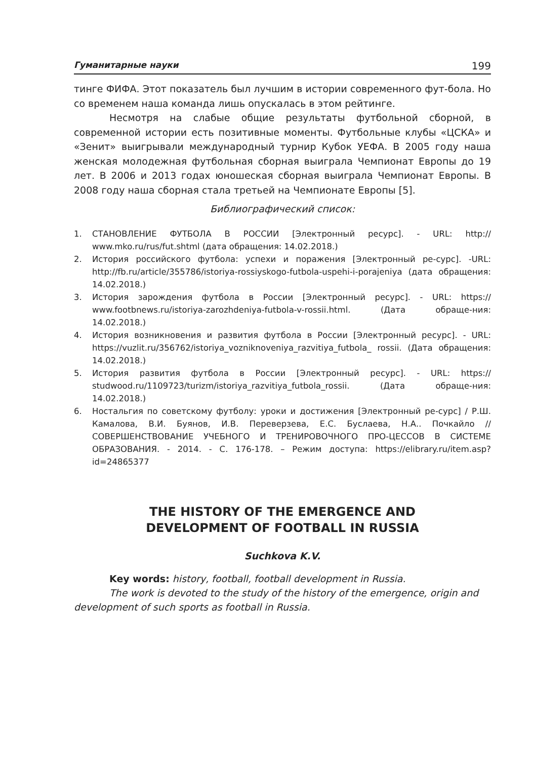Гуманитарные науки 199
тинге ФИФА. Этот показатель был лучшим в истории современного фут-бола. Но со временем наша команда лишь опускалась в этом рейтинге.
Несмотря на слабые общие результаты футбольной сборной, в современной истории есть позитивные моменты. Футбольные клубы «ЦСКА» и «Зенит» выигрывали международный турнир Кубок УЕФА. В 2005 году наша женская молодежная футбольная сборная выиграла Чемпионат Европы до 19 лет. В 2006 и 2013 годах юношеская сборная выиграла Чемпионат Европы. В 2008 году наша сборная стала третьей на Чемпионате Европы [5].
Библиографический список:
1. СТАНОВЛЕНИЕ ФУТБОЛА В РОССИИ [Электронный ресурс]. - URL: http:// www.mko.ru/rus/fut.shtml (дата обращения: 14.02.2018.)
2. История российского футбола: успехи и поражения [Электронный ре-сурс]. -URL: http://fb.ru/article/355786/istoriya-rossiyskogo-futbola-uspehi-i-porajeniya (дата обращения: 14.02.2018.)
3. История зарождения футбола в России [Электронный ресурс]. - URL: https:// www.footbnews.ru/istoriya-zarozhdeniya-futbola-v-rossii.html. (Дата обраще-ния: 14.02.2018.)
4. История возникновения и развития футбола в России [Электронный ресурс]. - URL: https://vuzlit.ru/356762/istoriya_vozniknoveniya_razvitiya_futbola_ rossii. (Дата обращения: 14.02.2018.)
5. История развития футбола в России [Электронный ресурс]. - URL: https:// studwood.ru/1109723/turizm/istoriya_razvitiya_futbola_rossii. (Дата обраще-ния: 14.02.2018.)
6. Ностальгия по советскому футболу: уроки и достижения [Электронный ре-сурс] / Р.Ш. Камалова, В.И. Буянов, И.В. Переверзева, Е.С. Буслаева, Н.А.. Почкайло // СОВЕРШЕНСТВОВАНИЕ УЧЕБНОГО И ТРЕНИРОВОЧНОГО ПРО-ЦЕССОВ В СИСТЕМЕ ОБРАЗОВАНИЯ. - 2014. - С. 176-178. – Режим доступа: https://elibrary.ru/item.asp?id=24865377
THE HISTORY OF THE EMERGENCE AND
DEVELOPMENT OF FOOTBALL IN RUSSIA
Suchkova K.V.
Key words: history, football, football development in Russia.
The work is devoted to the study of the history of the emergence, origin and development of such sports as football in Russia.